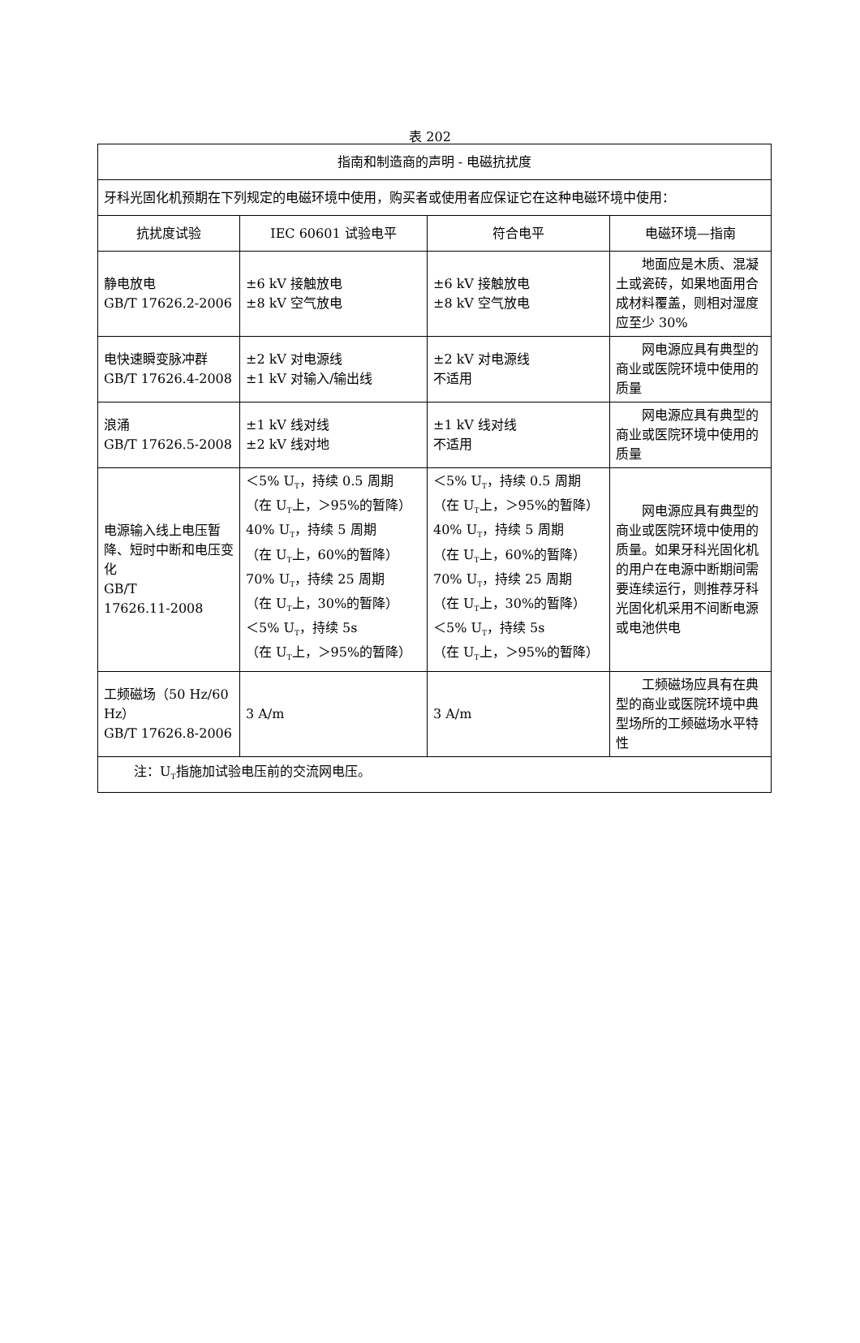表 202
| 指南和制造商的声明 - 电磁抗扰度 | | | |
| --- | --- | --- | --- |
| 牙科光固化机预期在下列规定的电磁环境中使用，购买者或使用者应保证它在这种电磁环境中使用： | | | |
| 抗扰度试验 | IEC 60601 试验电平 | 符合电平 | 电磁环境—指南 |
| 静电放电 GB/T 17626.2-2006 | ±6 kV 接触放电 ±8 kV 空气放电 | ±6 kV 接触放电 ±8 kV 空气放电 | 地面应是木质、混凝土或瓷砖，如果地面用合成材料覆盖，则相对湿度应至少 30% |
| 电快速瞬变脉冲群 GB/T 17626.4-2008 | ±2 kV 对电源线 ±1 kV 对输入/输出线 | ±2 kV 对电源线 不适用 | 网电源应具有典型的商业或医院环境中使用的质量 |
| 浪涌 GB/T 17626.5-2008 | ±1 kV 线对线 ±2 kV 线对地 | ±1 kV 线对线 不适用 | 网电源应具有典型的商业或医院环境中使用的质量 |
| 电源输入线上电压暂降、短时中断和电压变化 GB/T 17626.11-2008 | ＜5% U<sub>T</sub>，持续 0.5 周期 （在 U<sub>T</sub>上，＞95%的暂降） 40% U<sub>T</sub>，持续 5 周期 （在 U<sub>T</sub>上，60%的暂降） 70% U<sub>T</sub>，持续 25 周期 （在 U<sub>T</sub>上，30%的暂降） ＜5% U<sub>T</sub>，持续 5s （在 U<sub>T</sub>上，＞95%的暂降） | ＜5% U<sub>T</sub>，持续 0.5 周期 （在 U<sub>T</sub>上，＞95%的暂降） 40% U<sub>T</sub>，持续 5 周期 （在 U<sub>T</sub>上，60%的暂降） 70% U<sub>T</sub>，持续 25 周期 （在 U<sub>T</sub>上，30%的暂降） ＜5% U<sub>T</sub>，持续 5s （在 U<sub>T</sub>上，＞95%的暂降） | 网电源应具有典型的商业或医院环境中使用的质量。如果牙科光固化机的用户在电源中断期间需要连续运行，则推荐牙科光固化机采用不间断电源或电池供电 |
| 工频磁场（50 Hz/60 Hz） GB/T 17626.8-2006 | 3 A/m | 3 A/m | 工频磁场应具有在典型的商业或医院环境中典型场所的工频磁场水平特性 |
| 注：U<sub>T</sub>指施加试验电压前的交流网电压。 | | | |